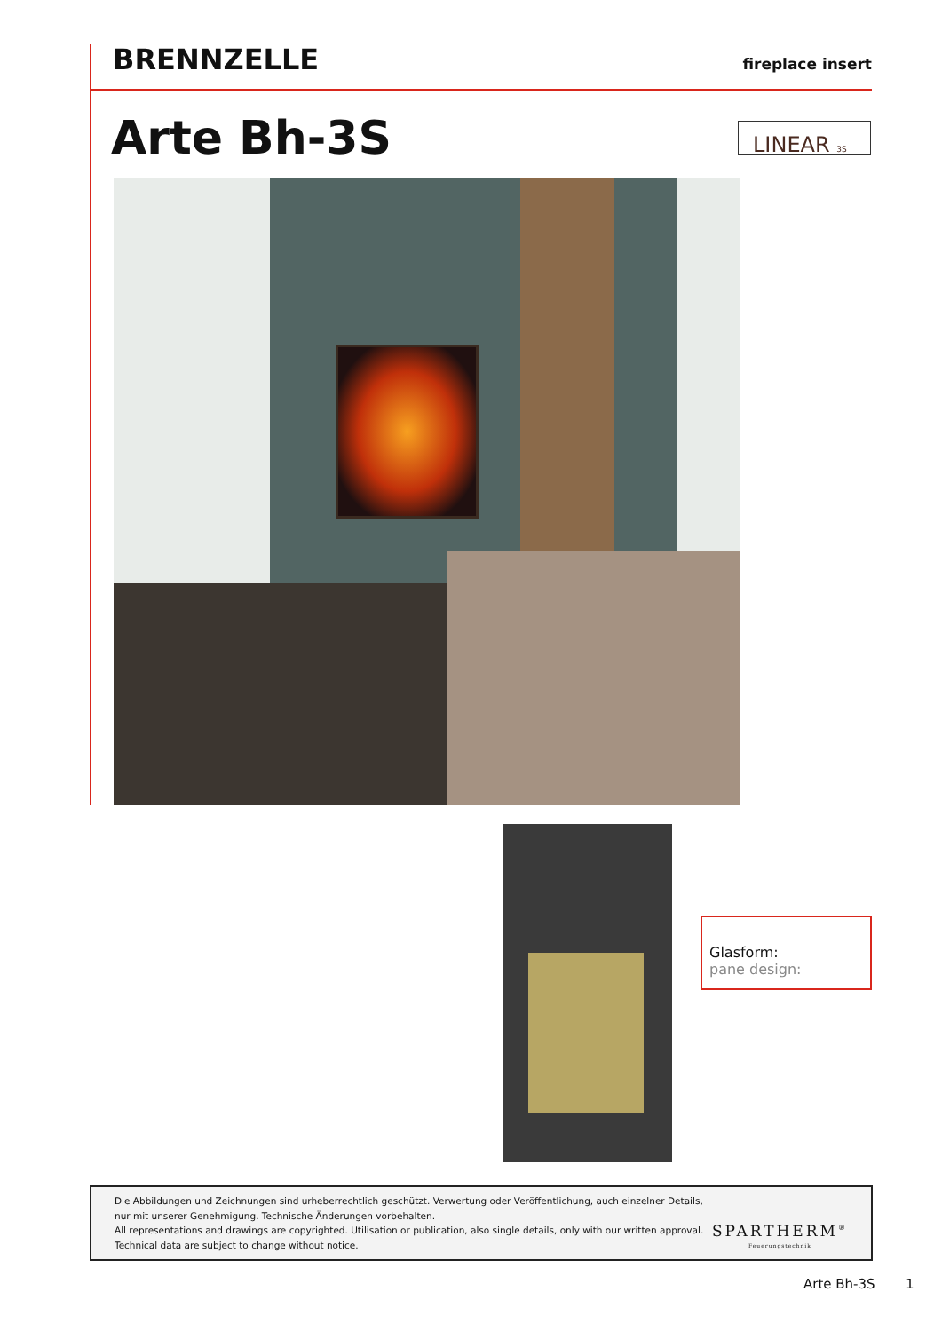BRENNZELLE
fireplace insert
Arte Bh-3S LINEAR 3S
Glasform:
pane design:
Die Abbildungen und Zeichnungen sind urheberrechtlich geschützt. Verwertung oder Veröffentlichung, auch einzelner Details,
nur mit unserer Genehmigung. Technische Änderungen vorbehalten.
All representations and drawings are copyrighted. Utilisation or publication, also single details, only with our written approval.
Technical data are subject to change without notice.
SPARTHERM<sup>®</sup>
Feuerungstechnik
Arte Bh-3S 1